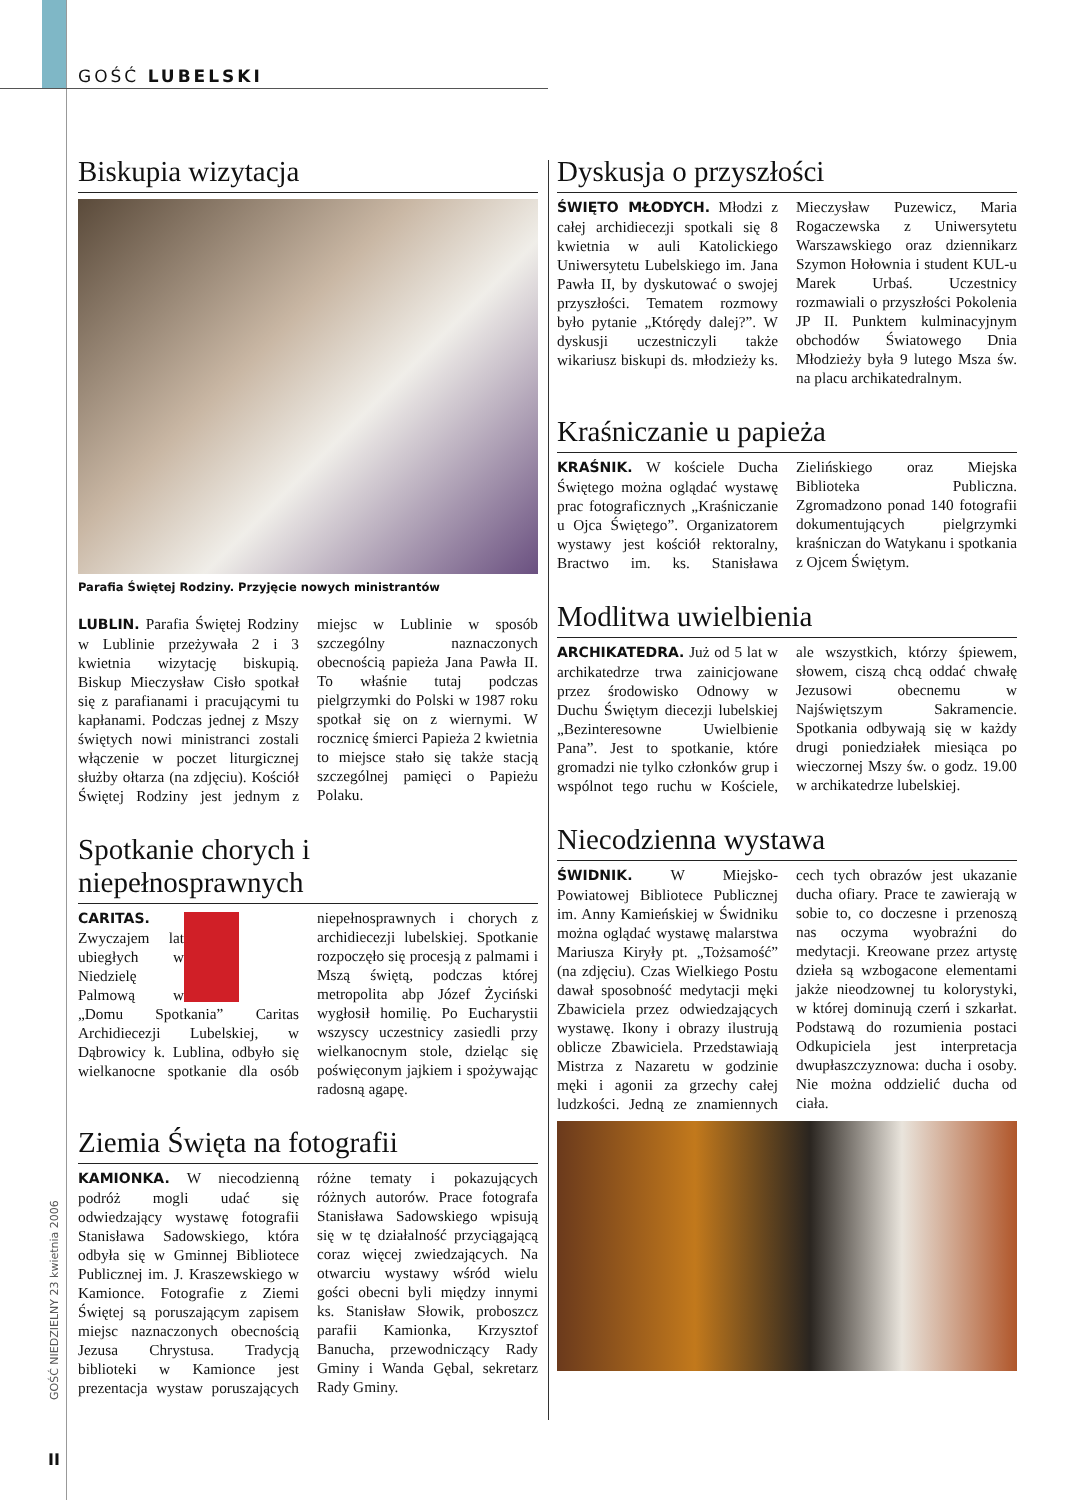GOŚĆ LUBELSKI
GOŚĆ NIEDZIELNY 23 kwietnia 2006
II
Biskupia wizytacja
Parafia Świętej Rodziny. Przyjęcie nowych ministrantów
LUBLIN. Parafia Świętej Rodziny w Lublinie przeżywała 2 i 3 kwietnia wizytację biskupią. Biskup Mieczysław Cisło spotkał się z parafianami i pracującymi tu kapłanami. Podczas jednej z Mszy świętych nowi ministranci zostali włączenie w poczet liturgicznej służby ołtarza (na zdjęciu). Kościół Świętej Rodziny jest jednym z miejsc w Lublinie w sposób szczególny naznaczonych obecnością papieża Jana Pawła II. To właśnie tutaj podczas pielgrzymki do Polski w 1987 roku spotkał się on z wiernymi. W rocznicę śmierci Papieża 2 kwietnia to miejsce stało się także stacją szczególnej pamięci o Papieżu Polaku.
Spotkanie chorych i niepełnosprawnych
CARITAS. Zwyczajem lat ubiegłych w Niedzielę Palmową w „Domu Spotkania” Caritas Archidiecezji Lubelskiej, w Dąbrowicy k. Lublina, odbyło się wielkanocne spotkanie dla osób niepełnosprawnych i chorych z archidiecezji lubelskiej. Spotkanie rozpoczęło się procesją z palmami i Mszą świętą, podczas której metropolita abp Józef Życiński wygłosił homilię. Po Eucharystii wszyscy uczestnicy zasiedli przy wielkanocnym stole, dzieląc się poświęconym jajkiem i spożywając radosną agapę.
Ziemia Święta na fotografii
KAMIONKA. W niecodzienną podróż mogli udać się odwiedzający wystawę fotografii Stanisława Sadowskiego, która odbyła się w Gminnej Bibliotece Publicznej im. J. Kraszewskiego w Kamionce. Fotografie z Ziemi Świętej są poruszającym zapisem miejsc naznaczonych obecnością Jezusa Chrystusa. Tradycją biblioteki w Kamionce jest prezentacja wystaw poruszających różne tematy i pokazujących różnych autorów. Prace fotografa Stanisława Sadowskiego wpisują się w tę działalność przyciągającą coraz więcej zwiedzających. Na otwarciu wystawy wśród wielu gości obecni byli między innymi ks. Stanisław Słowik, proboszcz parafii Kamionka, Krzysztof Banucha, przewodniczący Rady Gminy i Wanda Gębal, sekretarz Rady Gminy.
Dyskusja o przyszłości
ŚWIĘTO MŁODYCH. Młodzi z całej archidiecezji spotkali się 8 kwietnia w auli Katolickiego Uniwersytetu Lubelskiego im. Jana Pawła II, by dyskutować o swojej przyszłości. Tematem rozmowy było pytanie „Którędy dalej?”. W dyskusji uczestniczyli także wikariusz biskupi ds. młodzieży ks. Mieczysław Puzewicz, Maria Rogaczewska z Uniwersytetu Warszawskiego oraz dziennikarz Szymon Hołownia i student KUL-u Marek Urbaś. Uczestnicy rozmawiali o przyszłości Pokolenia JP II. Punktem kulminacyjnym obchodów Światowego Dnia Młodzieży była 9 lutego Msza św. na placu archikatedralnym.
Kraśniczanie u papieża
KRAŚNIK. W kościele Ducha Świętego można oglądać wystawę prac fotograficznych „Kraśniczanie u Ojca Świętego”. Organizatorem wystawy jest kościół rektoralny, Bractwo im. ks. Stanisława Zielińskiego oraz Miejska Biblioteka Publiczna. Zgromadzono ponad 140 fotografii dokumentujących pielgrzymki kraśniczan do Watykanu i spotkania z Ojcem Świętym.
Modlitwa uwielbienia
ARCHIKATEDRA. Już od 5 lat w archikatedrze trwa zainicjowane przez środowisko Odnowy w Duchu Świętym diecezji lubelskiej „Bezinteresowne Uwielbienie Pana”. Jest to spotkanie, które gromadzi nie tylko członków grup i wspólnot tego ruchu w Kościele, ale wszystkich, którzy śpiewem, słowem, ciszą chcą oddać chwałę Jezusowi obecnemu w Najświętszym Sakramencie. Spotkania odbywają się w każdy drugi poniedziałek miesiąca po wieczornej Mszy św. o godz. 19.00 w archikatedrze lubelskiej.
Niecodzienna wystawa
ŚWIDNIK. W Miejsko-Powiatowej Bibliotece Publicznej im. Anny Kamieńskiej w Świdniku można oglądać wystawę malarstwa Mariusza Kiryły pt. „Tożsamość” (na zdjęciu). Czas Wielkiego Postu dawał sposobność medytacji męki Zbawiciela przez odwiedzających wystawę. Ikony i obrazy ilustrują oblicze Zbawiciela. Przedstawiają Mistrza z Nazaretu w godzinie męki i agonii za grzechy całej ludzkości. Jedną ze znamiennych cech tych obrazów jest ukazanie ducha ofiary. Prace te zawierają w sobie to, co doczesne i przenoszą nas oczyma wyobraźni do medytacji. Kreowane przez artystę dzieła są wzbogacone elementami jakże nieodzownej tu kolorystyki, w której dominują czerń i szkarłat. Podstawą do rozumienia postaci Odkupiciela jest interpretacja dwupłaszczyznowa: ducha i osoby. Nie można oddzielić ducha od ciała.